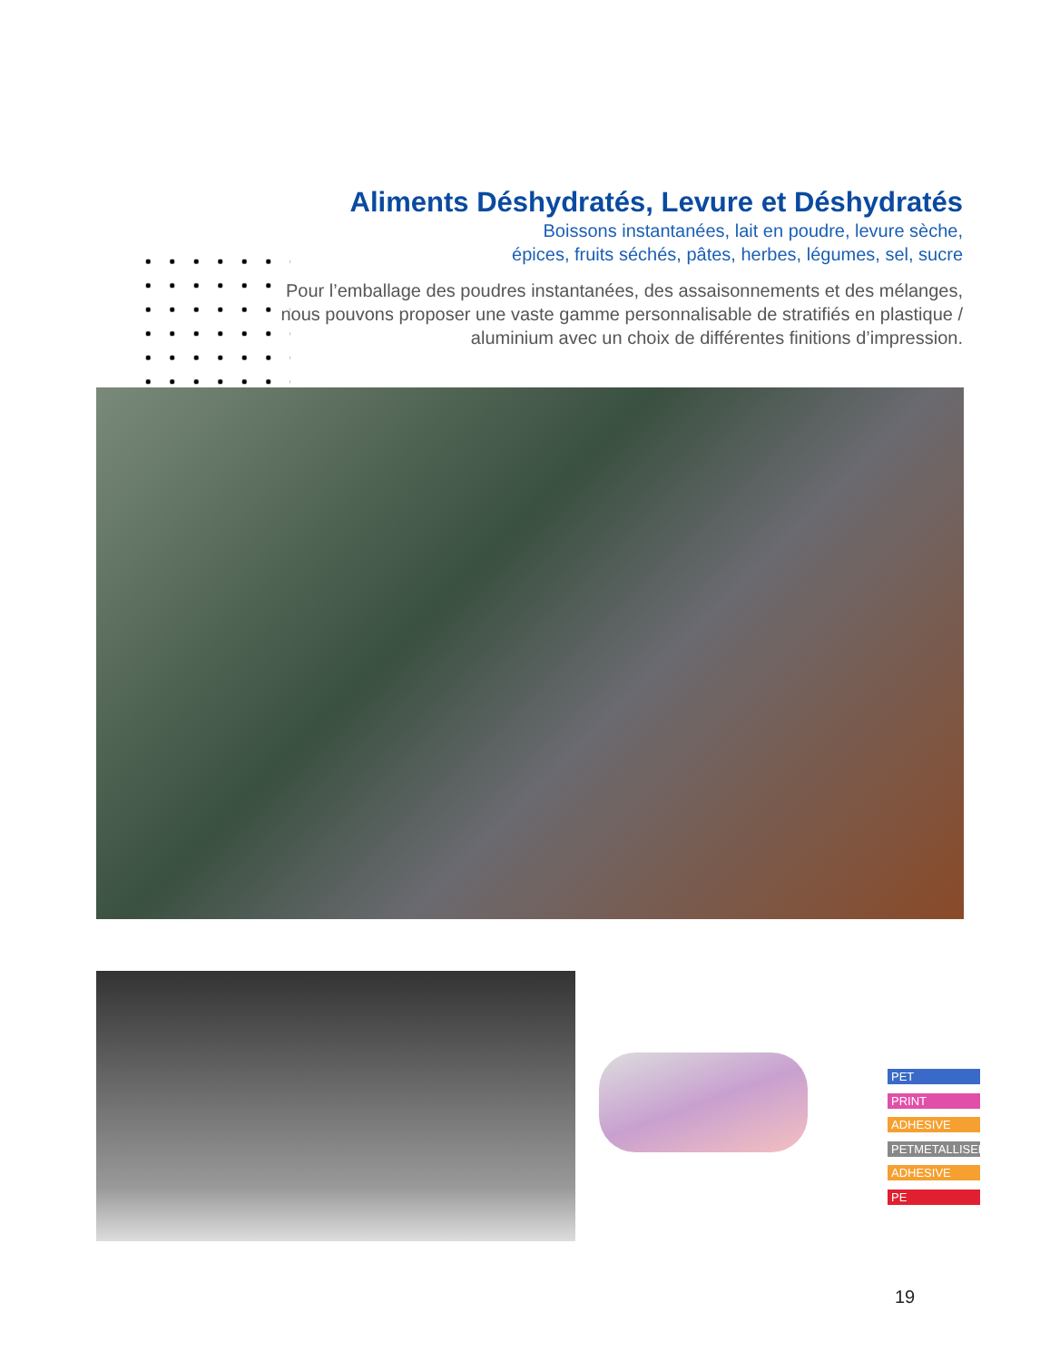Aliments Déshydratés, Levure et Déshydratés
Boissons instantanées, lait en poudre, levure sèche,
épices, fruits séchés, pâtes, herbes, légumes, sel, sucre
Pour l’emballage des poudres instantanées, des assaisonnements et des mélanges, nous pouvons proposer une vaste gamme personnalisable de stratifiés en plastique / aluminium avec un choix de différentes finitions d’impression.
PET
PRINT
ADHESIVE
PETMETALLISED
ADHESIVE
PE
19